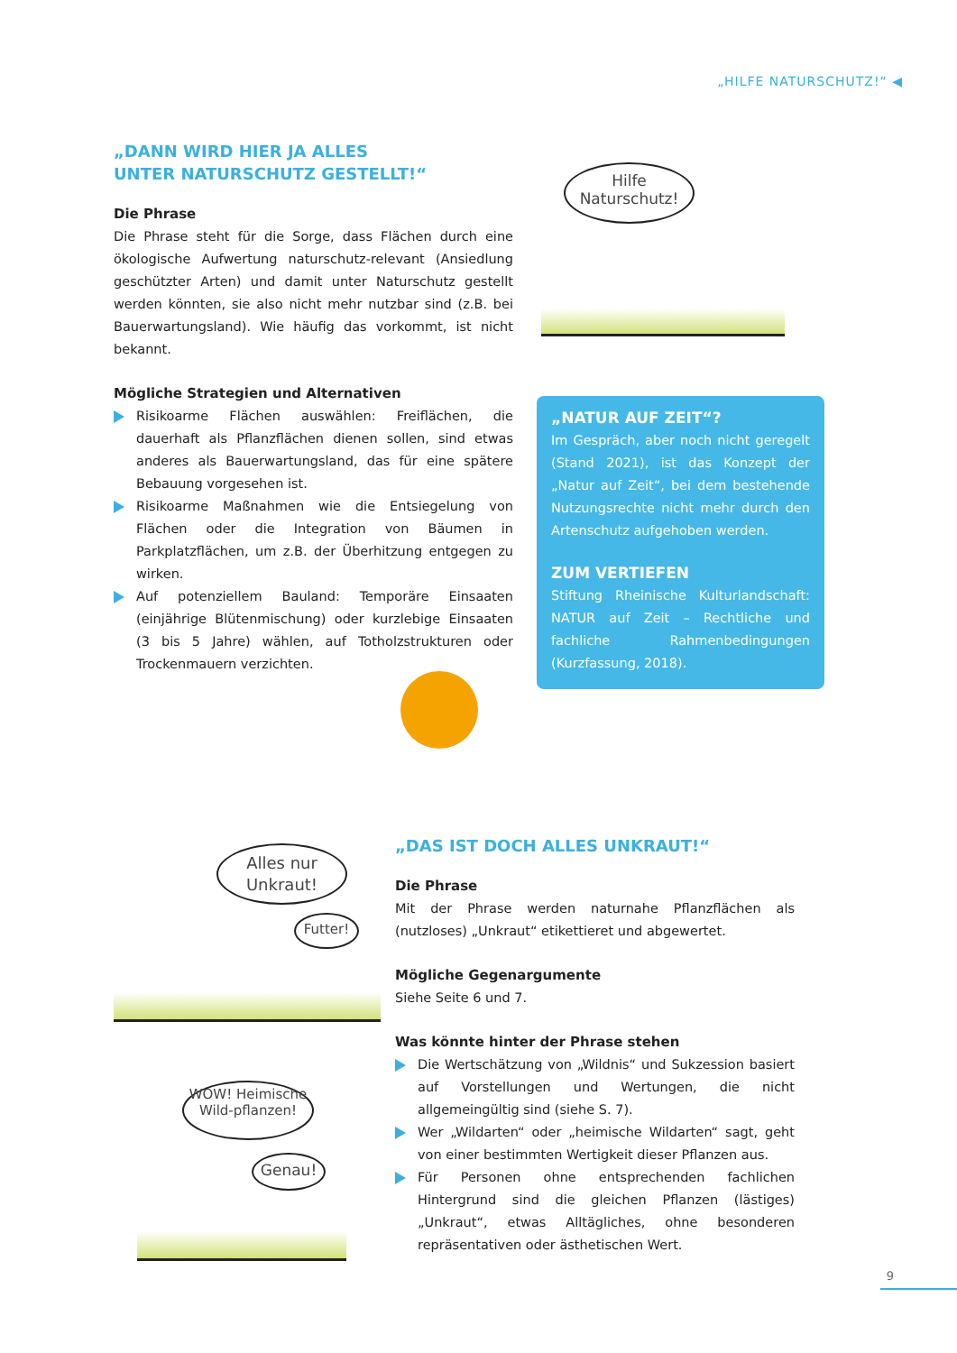„HILFE NATURSCHUTZ!“ ◀
„DANN WIRD HIER JA ALLES
UNTER NATURSCHUTZ GESTELLT!“
Die Phrase
Die Phrase steht für die Sorge, dass Flächen durch eine ökologische Aufwertung naturschutz-relevant (Ansiedlung geschützter Arten) und damit unter Naturschutz gestellt werden könnten, sie also nicht mehr nutzbar sind (z.B. bei Bauerwartungsland). Wie häufig das vorkommt, ist nicht bekannt.
Mögliche Strategien und Alternativen
Risikoarme Flächen auswählen: Freiflächen, die dauerhaft als Pflanzflächen dienen sollen, sind etwas anderes als Bauerwartungsland, das für eine spätere Bebauung vorgesehen ist.
Risikoarme Maßnahmen wie die Entsiegelung von Flächen oder die Integration von Bäumen in Parkplatzflächen, um z.B. der Überhitzung entgegen zu wirken.
Auf potenziellem Bauland: Temporäre Einsaaten (einjährige Blütenmischung) oder kurzlebige Einsaaten (3 bis 5 Jahre) wählen, auf Totholzstrukturen oder Trockenmauern verzichten.
Hilfe Naturschutz!
„NATUR AUF ZEIT“?
Im Gespräch, aber noch nicht geregelt (Stand 2021), ist das Konzept der „Natur auf Zeit“, bei dem bestehende Nutzungsrechte nicht mehr durch den Artenschutz aufgehoben werden.
ZUM VERTIEFEN
Stiftung Rheinische Kulturlandschaft: NATUR auf Zeit – Rechtliche und fachliche Rahmenbedingungen (Kurzfassung, 2018).
Alles nur Unkraut!
Futter!
WOW! Heimische Wild-pflanzen!
Genau!
„DAS IST DOCH ALLES UNKRAUT!“
Die Phrase
Mit der Phrase werden naturnahe Pflanzflächen als (nutzloses) „Unkraut“ etikettieret und abgewertet.
Mögliche Gegenargumente
Siehe Seite 6 und 7.
Was könnte hinter der Phrase stehen
Die Wertschätzung von „Wildnis“ und Sukzession basiert auf Vorstellungen und Wertungen, die nicht allgemeingültig sind (siehe S. 7).
Wer „Wildarten“ oder „heimische Wildarten“ sagt, geht von einer bestimmten Wertigkeit dieser Pflanzen aus.
Für Personen ohne entsprechenden fachlichen Hintergrund sind die gleichen Pflanzen (lästiges) „Unkraut“, etwas Alltägliches, ohne besonderen repräsentativen oder ästhetischen Wert.
9